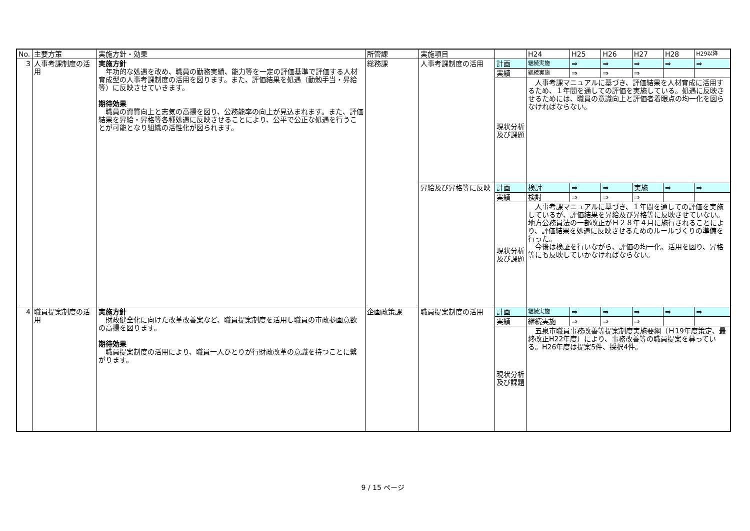| No. | 主要方策 | 実施方針・効果 | 所管課 | 実施項目 | | H24 | H25 | H26 | H27 | H28 | H29以降 |
| --- | --- | --- | --- | --- | --- | --- | --- | --- | --- | --- | --- |
| 3 | 人事考課制度の活用 | 実施方針 年功的な処遇を改め、職員の勤務実績、能力等を一定の評価基準で評価する人材育成型の人事考課制度の活用を図ります。また、評価結果を処遇（勤勉手当・昇給等）に反映させていきます。 期待効果 職員の資質向上と志気の高揚を図り、公務能率の向上が見込まれます。また、評価結果を昇給・昇格等各種処遇に反映させることにより、公平で公正な処遇を行うことが可能となり組織の活性化が図られます。 | 総務課 | 人事考課制度の活用 | 計画 | 継続実施 | ⇒ | ⇒ | ⇒ | ⇒ | ⇒ |
| | | | | | 実績 | 継続実施 | ⇒ | ⇒ | ⇒ | | |
| | | | | | 現状分析及び課題 | 人事考課マニュアルに基づき、評価結果を人材育成に活用するため、１年間を通しての評価を実施している。処遇に反映させるためには、職員の意識向上と評価者着眼点の均一化を図らなければならない。 | | | | | |
| | | | | 昇給及び昇格等に反映 | 計画 | 検討 | ⇒ | ⇒ | 実施 | ⇒ | ⇒ |
| | | | | | 実績 | 検討 | ⇒ | ⇒ | ⇒ | | |
| | | | | | 現状分析及び課題 | 人事考課マニュアルに基づき、１年間を通しての評価を実施しているが、評価結果を昇給及び昇格等に反映させていない。地方公務員法の一部改正がＨ２８年４月に施行されることにより、評価結果を処遇に反映させるためのルールづくりの準備を行った。 今後は検証を行いながら、評価の均一化、活用を図り、昇格等にも反映していかなければならない。 | | | | | |
| 4 | 職員提案制度の活用 | 実施方針 財政健全化に向けた改革改善案など、職員提案制度を活用し職員の市政参画意欲の高揚を図ります。 期待効果 職員提案制度の活用により、職員一人ひとりが行財政改革の意識を持つことに繋がります。 | 企画政策課 | 職員提案制度の活用 | 計画 | 継続実施 | ⇒ | ⇒ | ⇒ | ⇒ | ⇒ |
| | | | | | 実績 | 継続実施 | ⇒ | ⇒ | ⇒ | | |
| | | | | | 現状分析及び課題 | 五泉市職員事務改善等提案制度実施要綱（Ｈ19年度策定、最終改正H22年度）により、事務改善等の職員提案を募っている。H26年度は提案5件、採択4件。 | | | | | |
9 / 15 ページ